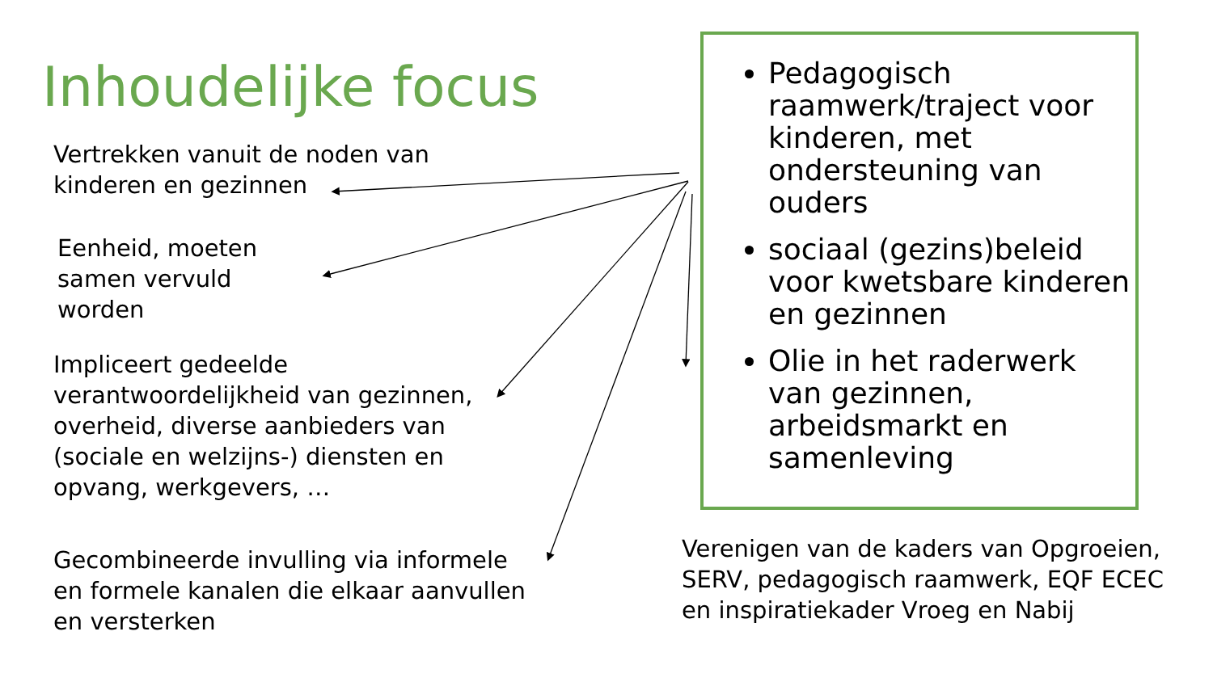Inhoudelijke focus
Vertrekken vanuit de noden van
kinderen en gezinnen
Eenheid, moeten
samen vervuld
worden
Impliceert gedeelde
verantwoordelijkheid van gezinnen,
overheid, diverse aanbieders van
(sociale en welzijns-) diensten en
opvang, werkgevers, …
Gecombineerde invulling via informele
en formele kanalen die elkaar aanvullen
en versterken
Pedagogisch raamwerk/traject voor kinderen, met ondersteuning van ouders
sociaal (gezins)beleid voor kwetsbare kinderen en gezinnen
Olie in het raderwerk van gezinnen, arbeidsmarkt en samenleving
Verenigen van de kaders van Opgroeien, SERV, pedagogisch raamwerk, EQF ECEC en inspiratiekader Vroeg en Nabij